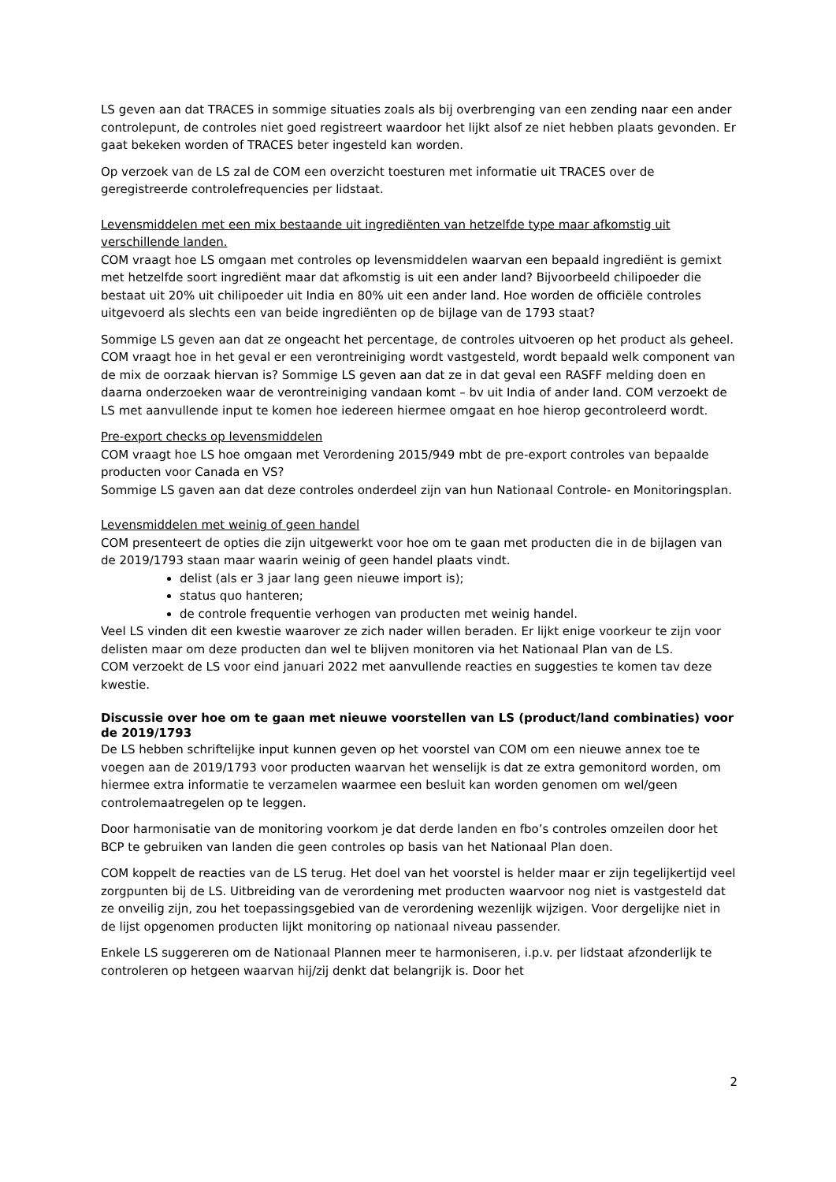LS geven aan dat TRACES in sommige situaties zoals als bij overbrenging van een zending naar een ander controlepunt, de controles niet goed registreert waardoor het lijkt alsof ze niet hebben plaats gevonden. Er gaat bekeken worden of TRACES beter ingesteld kan worden.
Op verzoek van de LS zal de COM een overzicht toesturen met informatie uit TRACES over de geregistreerde controlefrequencies per lidstaat.
Levensmiddelen met een mix bestaande uit ingrediënten van hetzelfde type maar afkomstig uit verschillende landen.
COM vraagt hoe LS omgaan met controles op levensmiddelen waarvan een bepaald ingrediënt is gemixt met hetzelfde soort ingrediënt maar dat afkomstig is uit een ander land? Bijvoorbeeld chilipoeder die bestaat uit 20% uit chilipoeder uit India en 80% uit een ander land. Hoe worden de officiële controles uitgevoerd als slechts een van beide ingrediënten op de bijlage van de 1793 staat?
Sommige LS geven aan dat ze ongeacht het percentage, de controles uitvoeren op het product als geheel. COM vraagt hoe in het geval er een verontreiniging wordt vastgesteld, wordt bepaald welk component van de mix de oorzaak hiervan is? Sommige LS geven aan dat ze in dat geval een RASFF melding doen en daarna onderzoeken waar de verontreiniging vandaan komt – bv uit India of ander land. COM verzoekt de LS met aanvullende input te komen hoe iedereen hiermee omgaat en hoe hierop gecontroleerd wordt.
Pre-export checks op levensmiddelen
COM vraagt hoe LS hoe omgaan met Verordening 2015/949 mbt de pre-export controles van bepaalde producten voor Canada en VS?
Sommige LS gaven aan dat deze controles onderdeel zijn van hun Nationaal Controle- en Monitoringsplan.
Levensmiddelen met weinig of geen handel
COM presenteert de opties die zijn uitgewerkt voor hoe om te gaan met producten die in de bijlagen van de 2019/1793 staan maar waarin weinig of geen handel plaats vindt.
delist (als er 3 jaar lang geen nieuwe import is);
status quo hanteren;
de controle frequentie verhogen van producten met weinig handel.
Veel LS vinden dit een kwestie waarover ze zich nader willen beraden. Er lijkt enige voorkeur te zijn voor delisten maar om deze producten dan wel te blijven monitoren via het Nationaal Plan van de LS.
COM verzoekt de LS voor eind januari 2022 met aanvullende reacties en suggesties te komen tav deze kwestie.
Discussie over hoe om te gaan met nieuwe voorstellen van LS (product/land combinaties) voor de 2019/1793
De LS hebben schriftelijke input kunnen geven op het voorstel van COM om een nieuwe annex toe te voegen aan de 2019/1793 voor producten waarvan het wenselijk is dat ze extra gemonitord worden, om hiermee extra informatie te verzamelen waarmee een besluit kan worden genomen om wel/geen controlemaatregelen op te leggen.
Door harmonisatie van de monitoring voorkom je dat derde landen en fbo’s controles omzeilen door het BCP te gebruiken van landen die geen controles op basis van het Nationaal Plan doen.
COM koppelt de reacties van de LS terug. Het doel van het voorstel is helder maar er zijn tegelijkertijd veel zorgpunten bij de LS. Uitbreiding van de verordening met producten waarvoor nog niet is vastgesteld dat ze onveilig zijn, zou het toepassingsgebied van de verordening wezenlijk wijzigen. Voor dergelijke niet in de lijst opgenomen producten lijkt monitoring op nationaal niveau passender.
Enkele LS suggereren om de Nationaal Plannen meer te harmoniseren, i.p.v. per lidstaat afzonderlijk te controleren op hetgeen waarvan hij/zij denkt dat belangrijk is. Door het
2